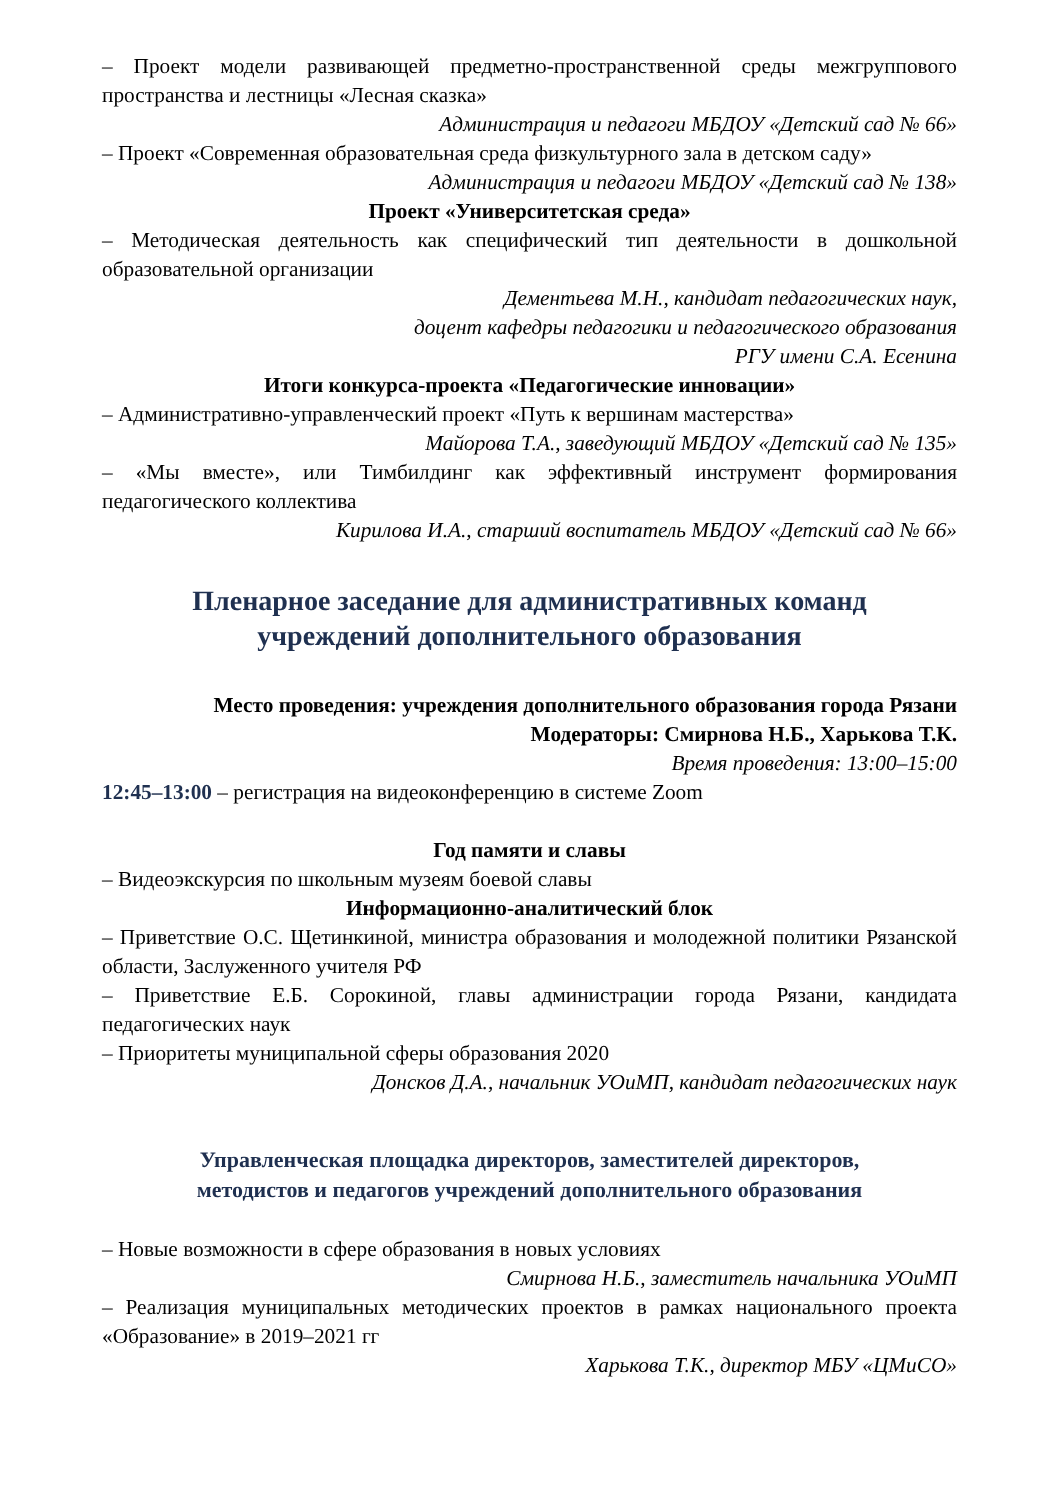– Проект модели развивающей предметно-пространственной среды межгруппового пространства и лестницы «Лесная сказка»
Администрация и педагоги МБДОУ «Детский сад № 66»
– Проект «Современная образовательная среда физкультурного зала в детском саду»
Администрация и педагоги МБДОУ «Детский сад № 138»
Проект «Университетская среда»
– Методическая деятельность как специфический тип деятельности в дошкольной образовательной организации
Дементьева М.Н., кандидат педагогических наук,
доцент кафедры педагогики и педагогического образования
РГУ имени С.А. Есенина
Итоги конкурса-проекта «Педагогические инновации»
– Административно-управленческий проект «Путь к вершинам мастерства»
Майорова Т.А., заведующий МБДОУ «Детский сад № 135»
– «Мы вместе», или Тимбилдинг как эффективный инструмент формирования педагогического коллектива
Кирилова И.А., старший воспитатель МБДОУ «Детский сад № 66»
Пленарное заседание для административных команд
учреждений дополнительного образования
Место проведения: учреждения дополнительного образования города Рязани
Модераторы: Смирнова Н.Б., Харькова Т.К.
Время проведения: 13:00–15:00
12:45–13:00 – регистрация на видеоконференцию в системе Zoom
Год памяти и славы
– Видеоэкскурсия по школьным музеям боевой славы
Информационно-аналитический блок
– Приветствие О.С. Щетинкиной, министра образования и молодежной политики Рязанской области, Заслуженного учителя РФ
– Приветствие Е.Б. Сорокиной, главы администрации города Рязани, кандидата педагогических наук
– Приоритеты муниципальной сферы образования 2020
Донсков Д.А., начальник УОиМП, кандидат педагогических наук
Управленческая площадка директоров, заместителей директоров,
методистов и педагогов учреждений дополнительного образования
– Новые возможности в сфере образования в новых условиях
Смирнова Н.Б., заместитель начальника УОиМП
– Реализация муниципальных методических проектов в рамках национального проекта «Образование» в 2019–2021 гг
Харькова Т.К., директор МБУ «ЦМиСО»